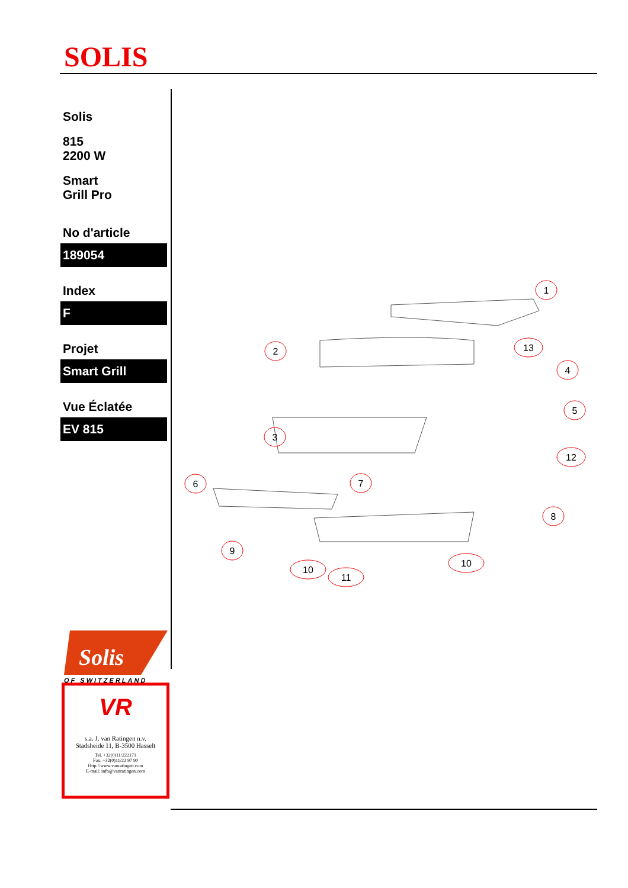SOLIS
Solis
815
2200 W
Smart
Grill Pro
No d'article
189054
Index
F
Projet
Smart Grill
Vue Éclatée
EV 815
1
2
3
4
5
6
7
8
9
10
11
10
12
13
Solis
OF SWITZERLAND
VR
s.a. J. van Ratingen n.v.
Stadsheide 11, B-3500 Hasselt
Tel. +32(0)11/222171
Fax. +32(0)11/22 97 90
Http://www.vanratingen.com
E-mail: info@vanratingen.com